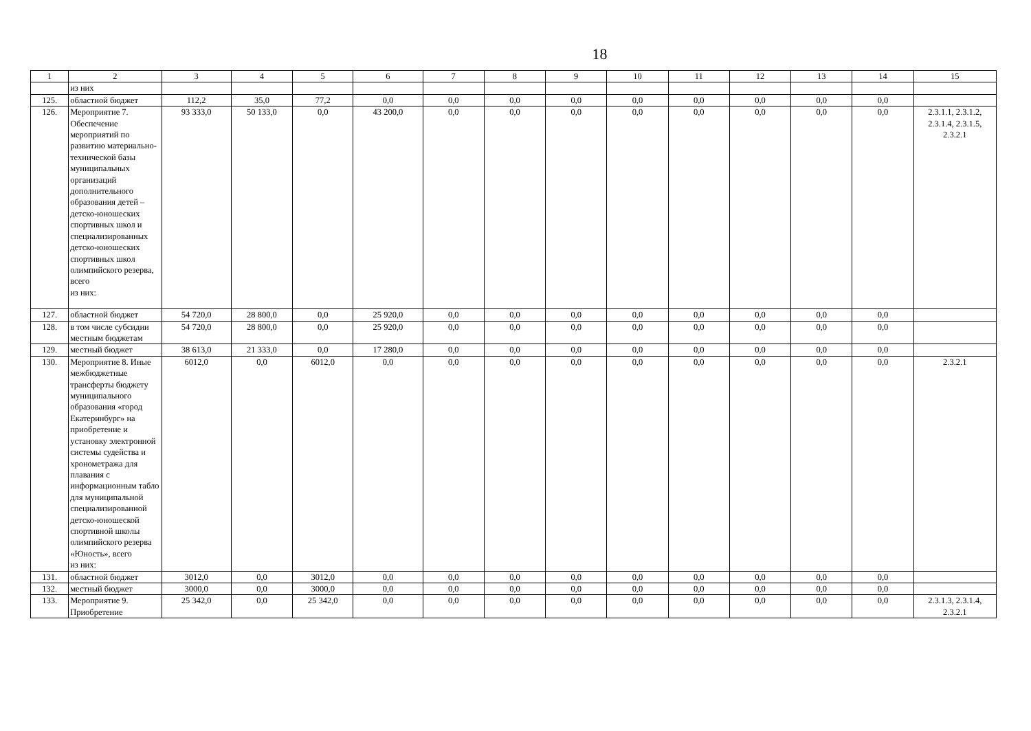18
| 1 | 2 | 3 | 4 | 5 | 6 | 7 | 8 | 9 | 10 | 11 | 12 | 13 | 14 | 15 |
| --- | --- | --- | --- | --- | --- | --- | --- | --- | --- | --- | --- | --- | --- | --- |
| | из них | | | | | | | | | | | | | |
| 125. | областной бюджет | 112,2 | 35,0 | 77,2 | 0,0 | 0,0 | 0,0 | 0,0 | 0,0 | 0,0 | 0,0 | 0,0 | 0,0 | |
| 126. | Мероприятие 7. Обеспечение мероприятий по развитию материально-технической базы муниципальных организаций дополнительного образования детей – детско-юношеских спортивных школ и специализированных детско-юношеских спортивных школ олимпийского резерва, всего из них: | 93 333,0 | 50 133,0 | 0,0 | 43 200,0 | 0,0 | 0,0 | 0,0 | 0,0 | 0,0 | 0,0 | 0,0 | 0,0 | 2.3.1.1, 2.3.1.2, 2.3.1.4, 2.3.1.5, 2.3.2.1 |
| 127. | областной бюджет | 54 720,0 | 28 800,0 | 0,0 | 25 920,0 | 0,0 | 0,0 | 0,0 | 0,0 | 0,0 | 0,0 | 0,0 | 0,0 | |
| 128. | в том числе субсидии местным бюджетам | 54 720,0 | 28 800,0 | 0,0 | 25 920,0 | 0,0 | 0,0 | 0,0 | 0,0 | 0,0 | 0,0 | 0,0 | 0,0 | |
| 129. | местный бюджет | 38 613,0 | 21 333,0 | 0,0 | 17 280,0 | 0,0 | 0,0 | 0,0 | 0,0 | 0,0 | 0,0 | 0,0 | 0,0 | |
| 130. | Мероприятие 8. Иные межбюджетные трансферты бюджету муниципального образования «город Екатеринбург» на приобретение и установку электронной системы судейства и хронометража для плавания с информационным табло для муниципальной специализированной детско-юношеской спортивной школы олимпийского резерва «Юность», всего из них: | 6012,0 | 0,0 | 6012,0 | 0,0 | 0,0 | 0,0 | 0,0 | 0,0 | 0,0 | 0,0 | 0,0 | 0,0 | 2.3.2.1 |
| 131. | областной бюджет | 3012,0 | 0,0 | 3012,0 | 0,0 | 0,0 | 0,0 | 0,0 | 0,0 | 0,0 | 0,0 | 0,0 | 0,0 | |
| 132. | местный бюджет | 3000,0 | 0,0 | 3000,0 | 0,0 | 0,0 | 0,0 | 0,0 | 0,0 | 0,0 | 0,0 | 0,0 | 0,0 | |
| 133. | Мероприятие 9. Приобретение | 25 342,0 | 0,0 | 25 342,0 | 0,0 | 0,0 | 0,0 | 0,0 | 0,0 | 0,0 | 0,0 | 0,0 | 0,0 | 2.3.1.3, 2.3.1.4, 2.3.2.1 |